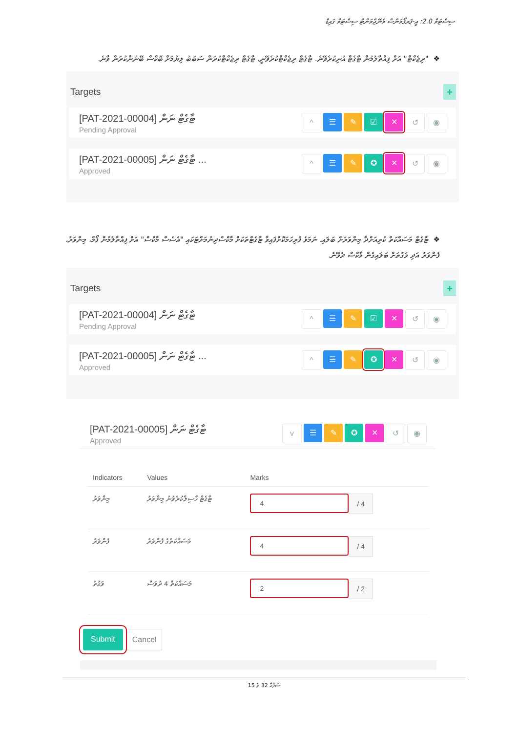ސިސްޓަމް 2.0: އީ-ޕަރފޯމަންސް މެނޭޖްމަންޓް ސިސްޓަމް ގައިޑް
❖"ރިޖެކްޓް" އަށް ފިއްތާލުމުން ޓާގެޓް އުނިކުރެވޭނެ. ޓާގެޓް ރިޖެކްޓްކުރެވޭނީ، ޓާގެޓް ރިޖެކްޓްކުރަން ސަބަބު ލިޔުމަށް ބޮކްސް ބޭނުންކުރަން ވާނެ.
Targets +
[PAT-2021-00004] ޓާގެޓް ނަން
Pending Approval
^ ☰ ✎ ☑ ✕ ↺ ◉
[PAT-2021-00005] ޓާގެޓް ނަން ...
Approved
^ ☰ ✎ ✪ ✕ ↺ ◉
❖ޓާގެޓް މަސައްކަތް ކުރިއަށްދާ މިންވަރަށް ބަލައި، ނަމަވެ ފުރިހަމަކޮށްފައިވާ ޓާގެޓްތަކަށް މާކްސްދިނުމަށްޓަކައި "އެސެސް މާކްސް" އަށް ފިއްތާލުމުން ފޯމް، މިންވަރު، ފެންވަރު އަދި ވަގުތަށް ބަލައިގެން މާކްސް ދެވޭނެ.
Targets +
[PAT-2021-00004] ޓާގެޓް ނަން
Pending Approval
^ ☰ ✎ ☑ ✕ ↺ ◉
[PAT-2021-00005] ޓާގެޓް ނަން ...
Approved
^ ☰ ✎ ✪ ✕ ↺ ◉
[PAT-2021-00005] ޓާގެޓް ނަން
Approved
v ☰ ✎ ✪ ✕ ↺ ◉
| Indicators | Values | Marks |
| --- | --- | --- |
| މިންވަރު | ޓާގެޓް ހާސިލްކުރެވުނު މިންވަރު | 4 / 4 |
| ފެންވަރު | މަސައްކަތުގެ ފެންވަރު | 4 / 4 |
| ވަގުތު | މަސައްކަތް 4 ދުވަސް | 2 / 2 |
Submit Cancel
ސަފްހާ 32 ގެ 15